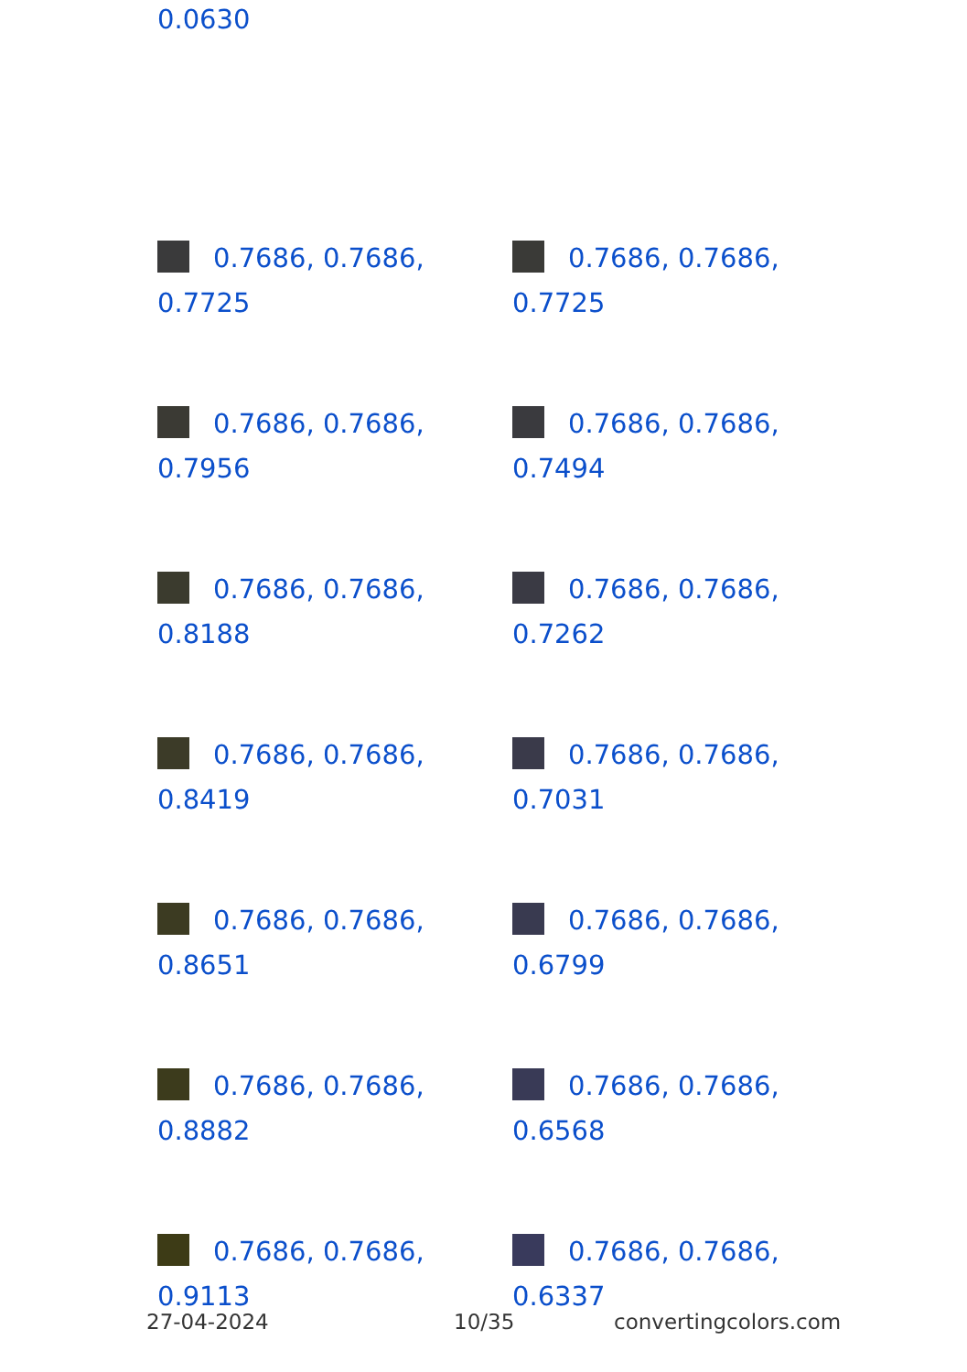0.0630
0.7686, 0.7686, 0.7725
0.7686, 0.7686, 0.7725
0.7686, 0.7686, 0.7956
0.7686, 0.7686, 0.7494
0.7686, 0.7686, 0.8188
0.7686, 0.7686, 0.7262
0.7686, 0.7686, 0.8419
0.7686, 0.7686, 0.7031
0.7686, 0.7686, 0.8651
0.7686, 0.7686, 0.6799
0.7686, 0.7686, 0.8882
0.7686, 0.7686, 0.6568
0.7686, 0.7686, 0.9113
0.7686, 0.7686, 0.6337
27-04-2024 10/35 convertingcolors.com